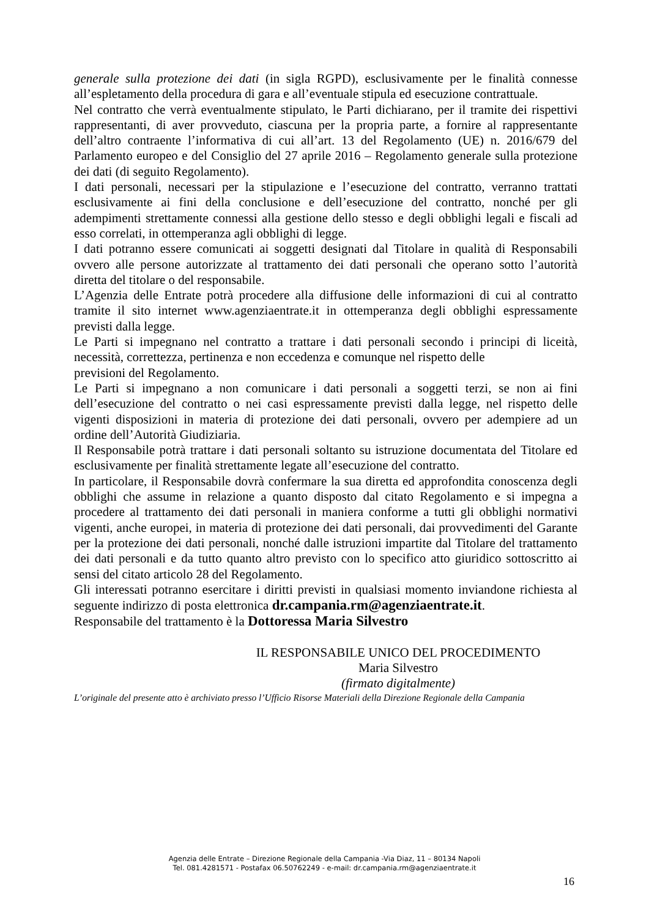generale sulla protezione dei dati (in sigla RGPD), esclusivamente per le finalità connesse all’espletamento della procedura di gara e all’eventuale stipula ed esecuzione contrattuale.
Nel contratto che verrà eventualmente stipulato, le Parti dichiarano, per il tramite dei rispettivi rappresentanti, di aver provveduto, ciascuna per la propria parte, a fornire al rappresentante dell’altro contraente l’informativa di cui all’art. 13 del Regolamento (UE) n. 2016/679 del Parlamento europeo e del Consiglio del 27 aprile 2016 – Regolamento generale sulla protezione dei dati (di seguito Regolamento).
I dati personali, necessari per la stipulazione e l’esecuzione del contratto, verranno trattati esclusivamente ai fini della conclusione e dell’esecuzione del contratto, nonché per gli adempimenti strettamente connessi alla gestione dello stesso e degli obblighi legali e fiscali ad esso correlati, in ottemperanza agli obblighi di legge.
I dati potranno essere comunicati ai soggetti designati dal Titolare in qualità di Responsabili ovvero alle persone autorizzate al trattamento dei dati personali che operano sotto l’autorità diretta del titolare o del responsabile.
L’Agenzia delle Entrate potrà procedere alla diffusione delle informazioni di cui al contratto tramite il sito internet www.agenziaentrate.it in ottemperanza degli obblighi espressamente previsti dalla legge.
Le Parti si impegnano nel contratto a trattare i dati personali secondo i principi di liceità, necessità, correttezza, pertinenza e non eccedenza e comunque nel rispetto delle
previsioni del Regolamento.
Le Parti si impegnano a non comunicare i dati personali a soggetti terzi, se non ai fini dell’esecuzione del contratto o nei casi espressamente previsti dalla legge, nel rispetto delle vigenti disposizioni in materia di protezione dei dati personali, ovvero per adempiere ad un ordine dell’Autorità Giudiziaria.
Il Responsabile potrà trattare i dati personali soltanto su istruzione documentata del Titolare ed esclusivamente per finalità strettamente legate all’esecuzione del contratto.
In particolare, il Responsabile dovrà confermare la sua diretta ed approfondita conoscenza degli obblighi che assume in relazione a quanto disposto dal citato Regolamento e si impegna a procedere al trattamento dei dati personali in maniera conforme a tutti gli obblighi normativi vigenti, anche europei, in materia di protezione dei dati personali, dai provvedimenti del Garante per la protezione dei dati personali, nonché dalle istruzioni impartite dal Titolare del trattamento dei dati personali e da tutto quanto altro previsto con lo specifico atto giuridico sottoscritto ai sensi del citato articolo 28 del Regolamento.
Gli interessati potranno esercitare i diritti previsti in qualsiasi momento inviandone richiesta al seguente indirizzo di posta elettronica dr.campania.rm@agenziaentrate.it.
Responsabile del trattamento è la Dottoressa Maria Silvestro
IL RESPONSABILE UNICO DEL PROCEDIMENTO
Maria Silvestro
(firmato digitalmente)
L’originale del presente atto è archiviato presso l’Ufficio Risorse Materiali della Direzione Regionale della Campania
Agenzia delle Entrate – Direzione Regionale della Campania -Via Diaz, 11 – 80134 Napoli
Tel. 081.4281571 - Postafax 06.50762249 - e-mail: dr.campania.rm@agenziaentrate.it
16